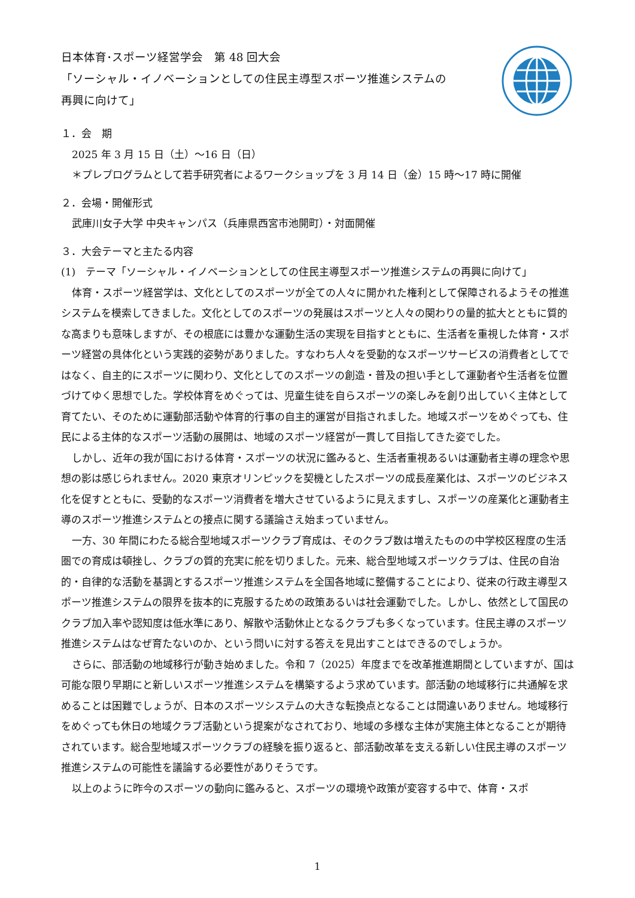日本体育･スポーツ経営学会　第 48 回大会
「ソーシャル・イノベーションとしての住民主導型スポーツ推進システムの
再興に向けて」
１．会　期
2025 年 3 月 15 日（土）～16 日（日）
＊プレプログラムとして若手研究者によるワークショップを 3 月 14 日（金）15 時～17 時に開催
２．会場・開催形式
武庫川女子大学 中央キャンパス（兵庫県西宮市池開町）・対面開催
３．大会テーマと主たる内容
(1)　テーマ「ソーシャル・イノベーションとしての住民主導型スポーツ推進システムの再興に向けて」
体育・スポーツ経営学は、文化としてのスポーツが全ての人々に開かれた権利として保障されるようその推進システムを模索してきました。文化としてのスポーツの発展はスポーツと人々の関わりの量的拡大とともに質的な高まりも意味しますが、その根底には豊かな運動生活の実現を目指すとともに、生活者を重視した体育・スポーツ経営の具体化という実践的姿勢がありました。すなわち人々を受動的なスポーツサービスの消費者としてではなく、自主的にスポーツに関わり、文化としてのスポーツの創造・普及の担い手として運動者や生活者を位置づけてゆく思想でした。学校体育をめぐっては、児童生徒を自らスポーツの楽しみを創り出していく主体として育てたい、そのために運動部活動や体育的行事の自主的運営が目指されました。地域スポーツをめぐっても、住民による主体的なスポーツ活動の展開は、地域のスポーツ経営が一貫して目指してきた姿でした。
しかし、近年の我が国における体育・スポーツの状況に鑑みると、生活者重視あるいは運動者主導の理念や思想の影は感じられません。2020 東京オリンピックを契機としたスポーツの成長産業化は、スポーツのビジネス化を促すとともに、受動的なスポーツ消費者を増大させているように見えますし、スポーツの産業化と運動者主導のスポーツ推進システムとの接点に関する議論さえ始まっていません。
一方、30 年間にわたる総合型地域スポーツクラブ育成は、そのクラブ数は増えたものの中学校区程度の生活圏での育成は頓挫し、クラブの質的充実に舵を切りました。元来、総合型地域スポーツクラブは、住民の自治的・自律的な活動を基調とするスポーツ推進システムを全国各地域に整備することにより、従来の行政主導型スポーツ推進システムの限界を抜本的に克服するための政策あるいは社会運動でした。しかし、依然として国民のクラブ加入率や認知度は低水準にあり、解散や活動休止となるクラブも多くなっています。住民主導のスポーツ推進システムはなぜ育たないのか、という問いに対する答えを見出すことはできるのでしょうか。
さらに、部活動の地域移行が動き始めました。令和 7（2025）年度までを改革推進期間としていますが、国は可能な限り早期にと新しいスポーツ推進システムを構築するよう求めています。部活動の地域移行に共通解を求めることは困難でしょうが、日本のスポーツシステムの大きな転換点となることは間違いありません。地域移行をめぐっても休日の地域クラブ活動という提案がなされており、地域の多様な主体が実施主体となることが期待されています。総合型地域スポーツクラブの経験を振り返ると、部活動改革を支える新しい住民主導のスポーツ推進システムの可能性を議論する必要性がありそうです。
以上のように昨今のスポーツの動向に鑑みると、スポーツの環境や政策が変容する中で、体育・スポ
1